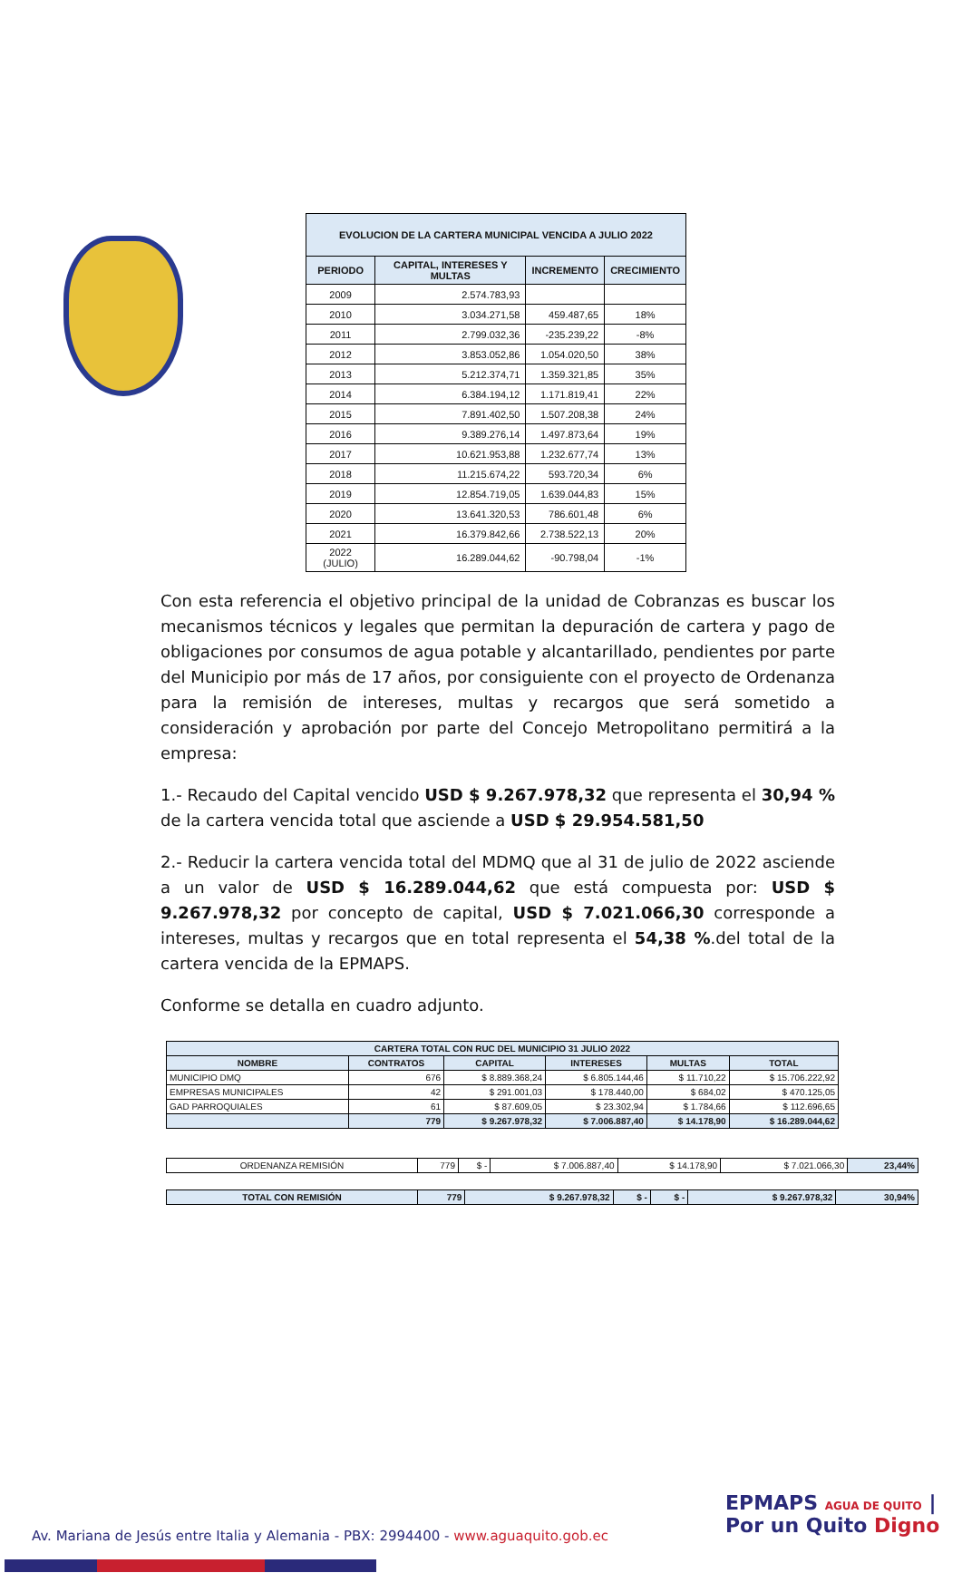| EVOLUCION DE LA CARTERA MUNICIPAL VENCIDA A JULIO 2022 | | | |
| --- | --- | --- | --- |
| PERIODO | CAPITAL, INTERESES Y MULTAS | INCREMENTO | CRECIMIENTO |
| 2009 | 2.574.783,93 | | |
| 2010 | 3.034.271,58 | 459.487,65 | 18% |
| 2011 | 2.799.032,36 | -235.239,22 | -8% |
| 2012 | 3.853.052,86 | 1.054.020,50 | 38% |
| 2013 | 5.212.374,71 | 1.359.321,85 | 35% |
| 2014 | 6.384.194,12 | 1.171.819,41 | 22% |
| 2015 | 7.891.402,50 | 1.507.208,38 | 24% |
| 2016 | 9.389.276,14 | 1.497.873,64 | 19% |
| 2017 | 10.621.953,88 | 1.232.677,74 | 13% |
| 2018 | 11.215.674,22 | 593.720,34 | 6% |
| 2019 | 12.854.719,05 | 1.639.044,83 | 15% |
| 2020 | 13.641.320,53 | 786.601,48 | 6% |
| 2021 | 16.379.842,66 | 2.738.522,13 | 20% |
| 2022 (JULIO) | 16.289.044,62 | -90.798,04 | -1% |
Con esta referencia el objetivo principal de la unidad de Cobranzas es buscar los mecanismos técnicos y legales que permitan la depuración de cartera y pago de obligaciones por consumos de agua potable y alcantarillado, pendientes por parte del Municipio por más de 17 años, por consiguiente con el proyecto de Ordenanza para la remisión de intereses, multas y recargos que será sometido a consideración y aprobación por parte del Concejo Metropolitano permitirá a la empresa:
1.- Recaudo del Capital vencido USD $ 9.267.978,32 que representa el 30,94 % de la cartera vencida total que asciende a USD $ 29.954.581,50
2.- Reducir la cartera vencida total del MDMQ que al 31 de julio de 2022 asciende a un valor de USD $ 16.289.044,62 que está compuesta por: USD $ 9.267.978,32 por concepto de capital, USD $ 7.021.066,30 corresponde a intereses, multas y recargos que en total representa el 54,38 %.del total de la cartera vencida de la EPMAPS.
Conforme se detalla en cuadro adjunto.
| CARTERA TOTAL CON RUC DEL MUNICIPIO 31 JULIO 2022 | | | | | |
| --- | --- | --- | --- | --- | --- |
| NOMBRE | CONTRATOS | CAPITAL | INTERESES | MULTAS | TOTAL |
| MUNICIPIO DMQ | 676 | $ 8.889.368,24 | $ 6.805.144,46 | $ 11.710,22 | $ 15.706.222,92 |
| EMPRESAS MUNICIPALES | 42 | $ 291.001,03 | $ 178.440,00 | $ 684,02 | $ 470.125,05 |
| GAD PARROQUIALES | 61 | $ 87.609,05 | $ 23.302,94 | $ 1.784,66 | $ 112.696,65 |
| | 779 | $ 9.267.978,32 | $ 7.006.887,40 | $ 14.178,90 | $ 16.289.044,62 |
| ORDENANZA REMISIÓN | 779 | $ - | $ 7.006.887,40 | $ 14.178,90 | $ 7.021.066,30 | 23,44% |
| TOTAL CON REMISIÓN | 779 | $ 9.267.978,32 | $ - | $ - | $ 9.267.978,32 | 30,94% |
EPMAPS AGUA DE QUITO | Por un Quito Digno
Av. Mariana de Jesús entre Italia y Alemania - PBX: 2994400 - www.aguaquito.gob.ec